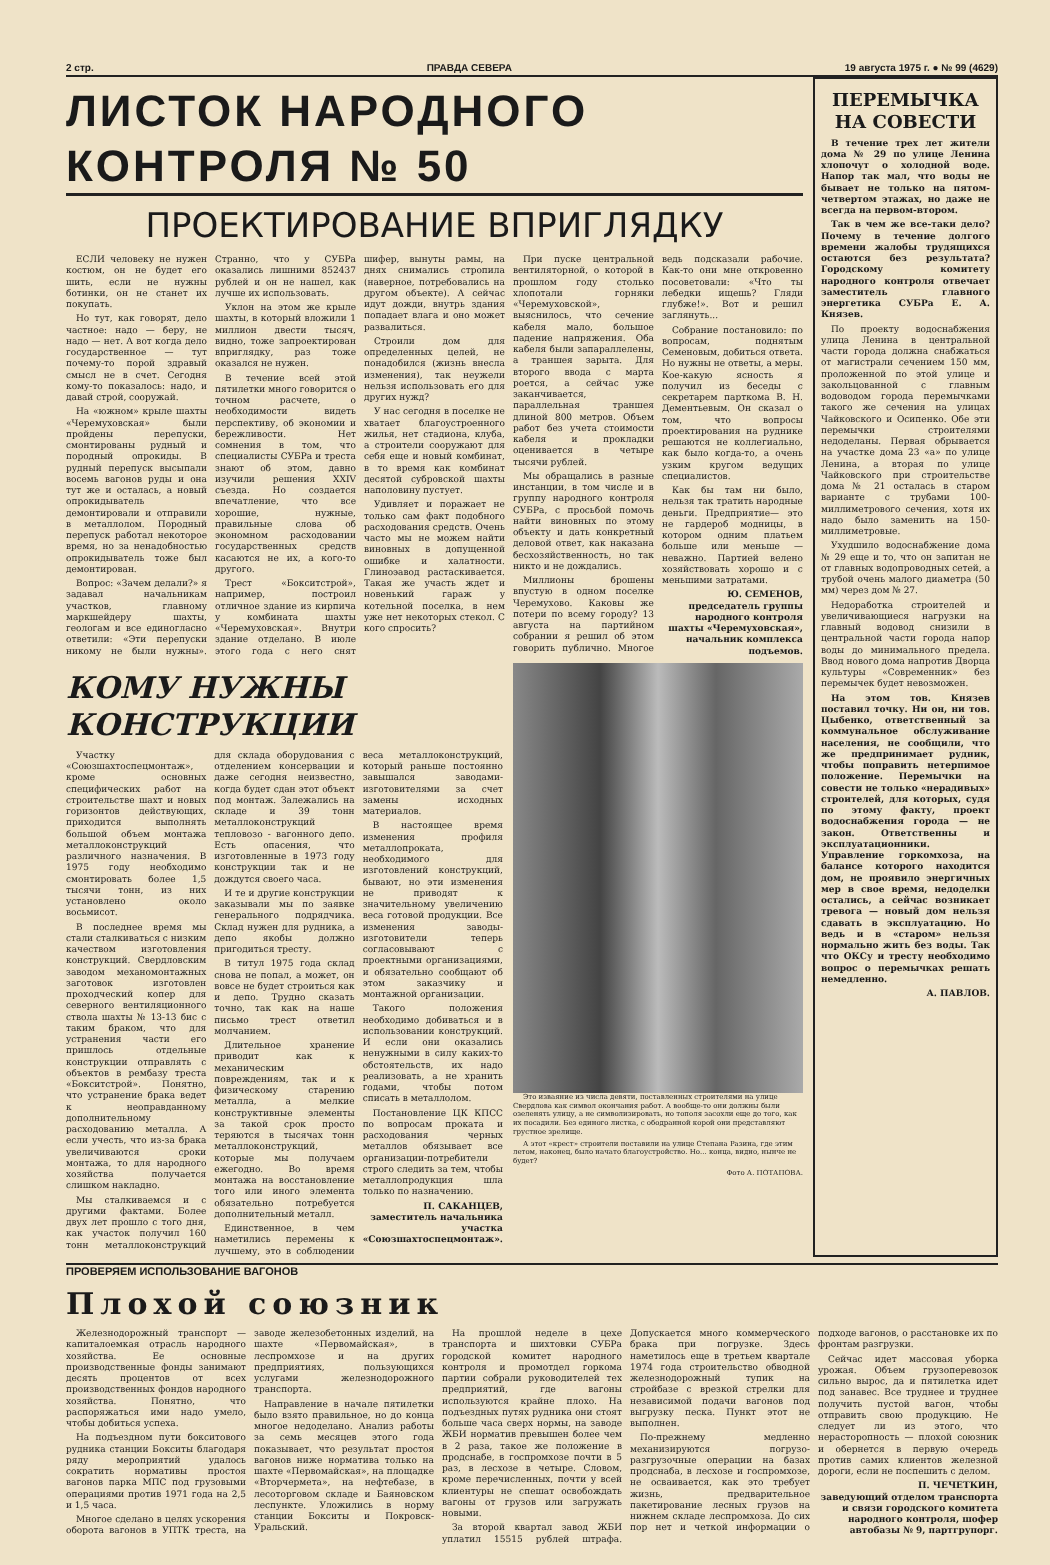2 стр. ПРАВДА СЕВЕРА 19 августа 1975 г. ● № 99 (4629)
ЛИСТОК НАРОДНОГО КОНТРОЛЯ № 50
ПРОЕКТИРОВАНИЕ ВПРИГЛЯДКУ
ЕСЛИ человеку не нужен костюм, он не будет его шить, если не нужны ботинки, он не станет их покупать.
Но тут, как говорят, дело частное: надо — беру, не надо — нет. А вот когда дело государственное — тут почему-то порой здравый смысл не в счет. Сегодня кому-то показалось: надо, и давай строй, сооружай.
На «южном» крыле шахты «Черемуховская» были пройдены перепуски, смонтированы рудный и породный опрокиды. В рудный перепуск высыпали восемь вагонов руды и она тут же и осталась, а новый опрокидыватель демонтировали и отправили в металлолом. Породный перепуск работал некоторое время, но за ненадобностью опрокидыватель тоже был демонтирован.
Вопрос: «Зачем делали?» я задавал начальникам участков, главному маркшейдеру шахты, геологам и все единогласно ответили: «Эти перепуски никому не были нужны». Странно, что у СУБРа оказались лишними 852437 рублей и он не нашел, как лучше их использовать.
Уклон на этом же крыле шахты, в который вложили 1 миллион двести тысяч, видно, тоже запроектирован впригляд­ку, раз тоже оказался не нужен.
В течение всей этой пятилетки много говорится о точном расчете, о необходимости видеть перспективу, об экономии и бережливости. Нет сомнения в том, что специалисты СУБРа и треста знают об этом, давно изучили решения XXIV съезда. Но создается впечатление, что все хорошие, нужные, правильные слова об экономном расходовании государственных средств касаются не их, а кого-то другого.
Трест «Бокситстрой», например, построил отличное здание из кирпича у комбината шахты «Черемуховская». Внутри здание отделано. В июле этого года с него снят шифер, вынуты рамы, на днях снимались стропила (наверное, потребовались на другом объекте). А сейчас идут дожди, внутрь здания попадает влага и оно может развалиться.
Строили дом для определенных целей, не понадобился (жизнь внесла изменения), так неужели нельзя использовать его для других нужд?
У нас сегодня в поселке не хватает благоустроенного жилья, нет стадиона, клуба, а строители сооружают для себя еще и новый комбинат, в то время как комбинат десятой субровской шахты наполовину пустует.
Удивляет и поражает не только сам факт подобного расходования средств. Очень часто мы не можем найти виновных в допущенной ошибке и халатности. Глиноэавод растаскивается. Такая же участь ждет и новенький гараж у котельной поселка, в нем уже нет некоторых стекол. С кого спросить?
При пуске центральной вентиляторной, о которой в прошлом году столько хлопотали горняки «Черемуховской», выяснилось, что сечение кабеля мало, большое падение напряжения. Оба кабеля были запараллелены, а траншея зарыта. Для второго ввода с марта роется, а сейчас уже заканчивается, параллельная траншея длиной 800 метров. Объем работ без учета стоимости кабеля и прокладки оценивается в четыре тысячи рублей.
Мы обращались в разные инстанции, в том числе и в группу народного контроля СУБРа, с просьбой помочь найти виновных по этому объекту и дать конкретный деловой ответ, как наказана бесхозяйственность, но так никто и не дождались.
Миллионы брошены впустую в одном поселке Черемухово. Каковы же потери по всему городу? 13 августа на партийном собрании я решил об этом говорить публично. Многое ведь подсказали рабочие. Как-то они мне откровенно посоветовали: «Что ты лебедки ищешь? Гляди глубже!». Вот и решил заглянуть...
Собрание постановило: по вопросам, поднятым Семеновым, добиться ответа. Но нужны не ответы, а меры. Кое-какую ясность я получил из беседы с секретарем парткома В. Н. Дементьевым. Он сказал о том, что вопросы проектирования на руднике решаются не коллегиально, как было когда-то, а очень узким кругом ведущих специалистов.
Как бы там ни было, нельзя так тратить народные деньги. Предприятие— это не гардероб модницы, в котором одним платьем больше или меньше — неважно. Партией велено хозяйствовать хорошо и с меньшими затратами.
Ю. СЕМЕНОВ,
председатель группы народного контроля шахты «Черемуховская», начальник комплекса подъемов.
КОМУ НУЖНЫ КОНСТРУКЦИИ
Участку «Союзшахтоспецмонтаж», кроме основных специфических работ на строительстве шахт и новых горизонтов действующих, приходится выполнять большой объем монтажа металлоконструкций различного назначения. В 1975 году необходимо смонтировать более 1,5 тысячи тонн, из них установлено около восьмисот.
В последнее время мы стали сталкиваться с низким качеством изготовления конструкций. Свердловским заводом механомонтажных заготовок изготовлен проходческий копер для северного вентиляционного ствола шахты № 13-13 бис с таким браком, что для устранения части его пришлось отдельные конструкции отправлять с объектов в рембазу треста «Бокситстрой». Понятно, что устранение брака ведет к неоправданному дополнительному расходованию металла. А если учесть, что из-за брака увеличиваются сроки монтажа, то для народного хозяйства получается слишком накладно.
Мы сталкиваемся и с другими фактами. Более двух лет прошло с того дня, как участок получил 160 тонн металлоконструкций для склада оборудования с отделением консервации и даже сегодня неизвестно, когда будет сдан этот объект под монтаж. Залежались на складе и 39 тонн металлоконструкций тепловозо - вагонного депо. Есть опасения, что изготовленные в 1973 году конструкции так и не дождутся своего часа.
И те и другие конструкции заказывали мы по заявке генерального подрядчика. Склад нужен для рудника, а депо якобы должно пригодиться тресту.
В титул 1975 года склад снова не попал, а может, он вовсе не будет строиться как и депо. Трудно сказать точно, так как на наше письмо трест ответил молчанием.
Длительное хранение приводит как к механическим повреждениям, так и к физическому старению металла, а мелкие конструктивные элементы за такой срок просто теряются в тысячах тонн металлоконструкций, которые мы получаем ежегодно. Во время монтажа на восстановление того или иного элемента обязательно потребуется дополнительный металл.
Единственное, в чем наметились перемены к лучшему, это в соблюдении веса металлоконструкций, который раньше постоянно завышался заводами-изготовителями за счет замены исходных материалов.
В настоящее время изменения профиля металлопроката, необходимого для изготовлений конструкций, бывают, но эти изменения не приводят к значительному увеличению веса готовой продукции. Все изменения заводы-изготовители теперь согласовывают с проектными организациями, и обязательно сообщают об этом заказчику и монтажной организации.
Такого положения необходимо добиваться и в использовании конструкций. И если они оказались ненужными в силу каких-то обстоятельств, их надо реализовать, а не хранить годами, чтобы потом списать в металлолом.
Постановление ЦК КПСС по вопросам проката и расходования черных металлов обязывает все организации-потребители строго следить за тем, чтобы металлопродукция шла только по назначению.
П. САКАНЦЕВ,
заместитель начальника участка «Союзшахтоспецмонтаж».
Это изваяние из числа девяти, поставленных строителями на улице Свердлова как символ окончания работ. А вообще-то они должны были озеленять улицу, а не символизировать, но тополя засохли еще до того, как их посадили. Без единого листка, с ободранной корой они представляют грустное зрелище.
А этот «крест» строители поставили на улице Степана Разина, где этим летом, наконец, было начато благоустройство. Но... конца, видно, нынче не будет?
Фото А. ПОТАПОВА.
ПЕРЕМЫЧКА НА СОВЕСТИ
В течение трех лет жители дома № 29 по улице Ленина хлопочут о холодной воде. Напор так мал, что воды не бывает не только на пятом-четвертом этажах, но даже не всегда на первом-втором.
Так в чем же все-таки дело? Почему в течение долгого времени жалобы трудящихся остаются без результата? Городскому комитету народного контроля отвечает заместитель главного энергетика СУБРа Е. А. Князев.
По проекту водоснабжения улица Ленина в центральной части города должна снабжаться от магистрали сечением 150 мм, проложенной по этой улице и закольцованной с главным водоводом города перемычками такого же сечения на улицах Чайковского и Осипенко. Обе эти перемычки строителями недоделаны. Первая обрывается на участке дома 23 «а» по улице Ленина, а вторая по улице Чайковского при строительстве дома № 21 осталась в старом варианте с трубами 100-миллиметрового сечения, хотя их надо было заменить на 150-миллиметровые.
Ухудшило водоснабжение дома № 29 еще и то, что он запитан не от главных водопроводных сетей, а трубой очень малого диаметра (50 мм) через дом № 27.
Недоработка строителей и увеличивающиеся нагрузки на главный водовод снизили в центральной части города напор воды до минимального предела. Ввод нового дома напротив Дворца культуры «Современник» без перемычек будет невозможен.
На этом тов. Князев поставил точку. Ни он, ни тов. Цыбенко, ответственный за коммунальное обслуживание населения, не сообщили, что же предпринимает рудник, чтобы поправить нетерпимое положение. Перемычки на совести не только «нерадивых» строителей, для которых, судя по этому факту, проект водоснабжения города — не закон. Ответственны и эксплуатационники. Управление горкомхоза, на балансе которого находится дом, не проявило энергичных мер в свое время, недоделки остались, а сейчас возникает тревога — новый дом нельзя сдавать в эксплуатацию. Но ведь и в «старом» нельзя нормально жить без воды. Так что ОКСу и тресту необходимо вопрос о перемычках решать немедленно.
А. ПАВЛОВ.
ПРОВЕРЯЕМ ИСПОЛЬЗОВАНИЕ ВАГОНОВ
Плохой союзник
Железнодорожный транспорт — капиталоемкая отрасль народного хозяйства. Ее основные производственные фонды занимают десять процентов от всех производственных фондов народного хозяйства. Понятно, что распоряжаться ими надо умело, чтобы добиться успеха.
На подъездном пути бокситового рудника станции Бокситы благодаря ряду мероприятий удалось сократить нормативы простоя вагонов парка МПС под грузовыми операциями против 1971 года на 2,5 и 1,5 часа.
Многое сделано в целях ускорения оборота вагонов в УПТК треста, на заводе железобетонных изделий, на шахте «Первомайская», в леспромхозе и на других предприятиях, пользующихся услугами железнодорожного транспорта.
Направление в начале пятилетки было взято правильное, но до конца многое недоделано. Анализ работы за семь месяцев этого года показывает, что результат простоя вагонов ниже норматива только на шахте «Первомайская», на площадке «Вторчермета», на нефтебазе, в лесоторговом складе и Баяновском леспункте. Уложились в норму станции Бокситы и Покровск-Уральский.
На прошлой неделе в цехе транспорта и шихтовки СУБРа городской комитет народного контроля и промотдел горкома партии собрали руководителей тех предприятий, где вагоны используются крайне плохо. На подъездных путях рудника они стоят больше часа сверх нормы, на заводе ЖБИ норматив превышен более чем в 2 раза, такое же положение в продснабе, в госпромхозе почти в 5 раз, в лесхозе в четыре. Словом, кроме перечисленных, почти у всей клиентуры не спешат освобождать вагоны от грузов или загружать новыми.
За второй квартал завод ЖБИ уплатил 15515 рублей штрафа. Допускается много коммерческого брака при погрузке. Здесь наметилось еще в третьем квартале 1974 года строительство обводной железнодорожный тупик на стройбазе с врезкой стрелки для независимой подачи вагонов под выгрузку песка. Пункт этот не выполнен.
По-прежнему медленно механизируются погрузо-разгрузочные операции на базах продснаба, в лесхозе и госпромхозе, не осваивается, как это требует жизнь, предварительное пакетирование лесных грузов на нижнем складе леспромхоза. До сих пор нет и четкой информации о подходе вагонов, о расстановке их по фронтам разгрузки.
Сейчас идет массовая уборка урожая. Объем грузоперевозок сильно вырос, да и пятилетка идет под занавес. Все труднее и труднее получить пустой вагон, чтобы отправить свою продукцию. Не следует ли из этого, что нерасторопность — плохой союзник и обернется в первую очередь против самих клиентов железной дороги, если не поспешить с делом.
П. ЧЕЧЕТКИН,
заведующий отделом транспорта и связи городского комитета народного контроля, шофер автобазы № 9, партгрупорг.